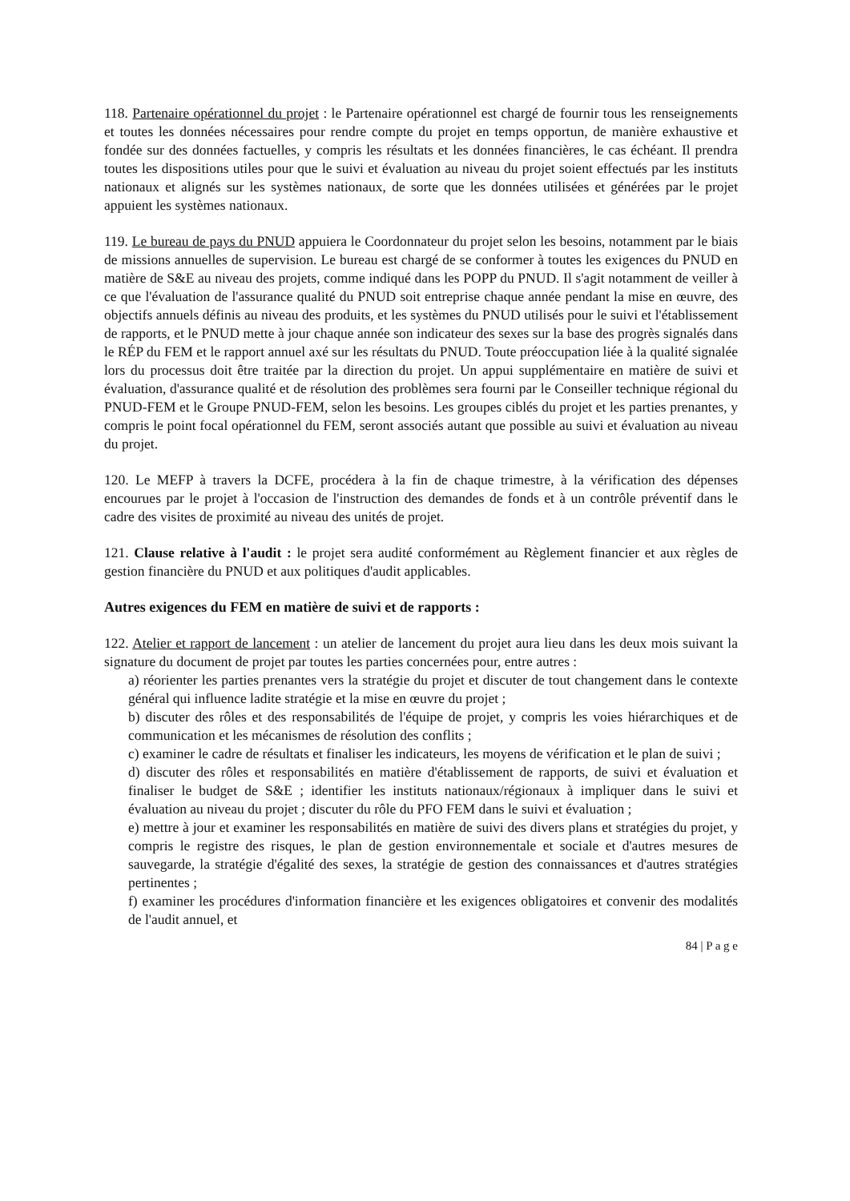118. Partenaire opérationnel du projet : le Partenaire opérationnel est chargé de fournir tous les renseignements et toutes les données nécessaires pour rendre compte du projet en temps opportun, de manière exhaustive et fondée sur des données factuelles, y compris les résultats et les données financières, le cas échéant. Il prendra toutes les dispositions utiles pour que le suivi et évaluation au niveau du projet soient effectués par les instituts nationaux et alignés sur les systèmes nationaux, de sorte que les données utilisées et générées par le projet appuient les systèmes nationaux.
119. Le bureau de pays du PNUD appuiera le Coordonnateur du projet selon les besoins, notamment par le biais de missions annuelles de supervision. Le bureau est chargé de se conformer à toutes les exigences du PNUD en matière de S&E au niveau des projets, comme indiqué dans les POPP du PNUD. Il s'agit notamment de veiller à ce que l'évaluation de l'assurance qualité du PNUD soit entreprise chaque année pendant la mise en œuvre, des objectifs annuels définis au niveau des produits, et les systèmes du PNUD utilisés pour le suivi et l'établissement de rapports, et le PNUD mette à jour chaque année son indicateur des sexes sur la base des progrès signalés dans le RÉP du FEM et le rapport annuel axé sur les résultats du PNUD. Toute préoccupation liée à la qualité signalée lors du processus doit être traitée par la direction du projet. Un appui supplémentaire en matière de suivi et évaluation, d'assurance qualité et de résolution des problèmes sera fourni par le Conseiller technique régional du PNUD-FEM et le Groupe PNUD-FEM, selon les besoins. Les groupes ciblés du projet et les parties prenantes, y compris le point focal opérationnel du FEM, seront associés autant que possible au suivi et évaluation au niveau du projet.
120. Le MEFP à travers la DCFE, procédera à la fin de chaque trimestre, à la vérification des dépenses encourues par le projet à l'occasion de l'instruction des demandes de fonds et à un contrôle préventif dans le cadre des visites de proximité au niveau des unités de projet.
121. Clause relative à l'audit : le projet sera audité conformément au Règlement financier et aux règles de gestion financière du PNUD et aux politiques d'audit applicables.
Autres exigences du FEM en matière de suivi et de rapports :
122. Atelier et rapport de lancement : un atelier de lancement du projet aura lieu dans les deux mois suivant la signature du document de projet par toutes les parties concernées pour, entre autres :
a) réorienter les parties prenantes vers la stratégie du projet et discuter de tout changement dans le contexte général qui influence ladite stratégie et la mise en œuvre du projet ;
b) discuter des rôles et des responsabilités de l'équipe de projet, y compris les voies hiérarchiques et de communication et les mécanismes de résolution des conflits ;
c) examiner le cadre de résultats et finaliser les indicateurs, les moyens de vérification et le plan de suivi ;
d) discuter des rôles et responsabilités en matière d'établissement de rapports, de suivi et évaluation et finaliser le budget de S&E ; identifier les instituts nationaux/régionaux à impliquer dans le suivi et évaluation au niveau du projet ; discuter du rôle du PFO FEM dans le suivi et évaluation ;
e) mettre à jour et examiner les responsabilités en matière de suivi des divers plans et stratégies du projet, y compris le registre des risques, le plan de gestion environnementale et sociale et d'autres mesures de sauvegarde, la stratégie d'égalité des sexes, la stratégie de gestion des connaissances et d'autres stratégies pertinentes ;
f) examiner les procédures d'information financière et les exigences obligatoires et convenir des modalités de l'audit annuel, et
84 | P a g e